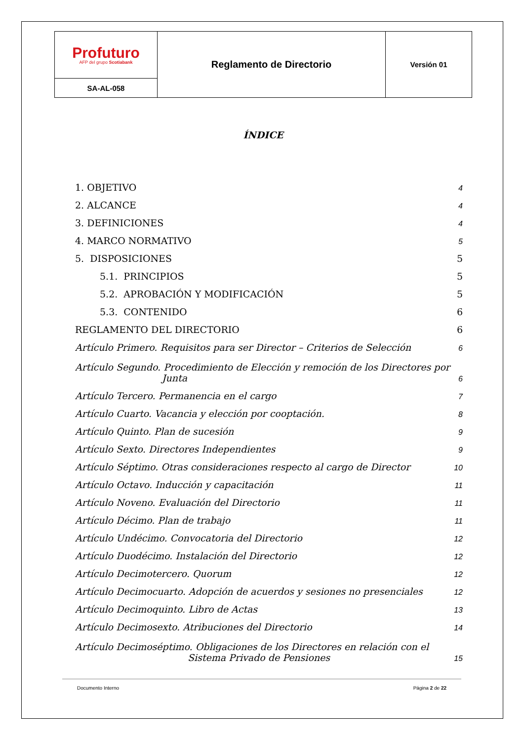| Profuturo AFP del grupo Scotiabank | Reglamento de Directorio | Versión 01 |
| SA-AL-058 | | |
ÍNDICE
1. OBJETIVO 4
2. ALCANCE 4
3. DEFINICIONES 4
4. MARCO NORMATIVO 5
5. DISPOSICIONES 5
5.1. PRINCIPIOS 5
5.2. APROBACIÓN Y MODIFICACIÓN 5
5.3. CONTENIDO 6
REGLAMENTO DEL DIRECTORIO 6
Artículo Primero. Requisitos para ser Director – Criterios de Selección 6
Artículo Segundo. Procedimiento de Elección y remoción de los Directores por
Junta 6
Artículo Tercero. Permanencia en el cargo 7
Artículo Cuarto. Vacancia y elección por cooptación. 8
Artículo Quinto. Plan de sucesión 9
Artículo Sexto. Directores Independientes 9
Artículo Séptimo. Otras consideraciones respecto al cargo de Director 10
Artículo Octavo. Inducción y capacitación 11
Artículo Noveno. Evaluación del Directorio 11
Artículo Décimo. Plan de trabajo 11
Artículo Undécimo. Convocatoria del Directorio 12
Artículo Duodécimo. Instalación del Directorio 12
Artículo Decimotercero. Quorum 12
Artículo Decimocuarto. Adopción de acuerdos y sesiones no presenciales 12
Artículo Decimoquinto. Libro de Actas 13
Artículo Decimosexto. Atribuciones del Directorio 14
Artículo Decimoséptimo. Obligaciones de los Directores en relación con el
Sistema Privado de Pensiones 15
Documento Interno Página 2 de 22